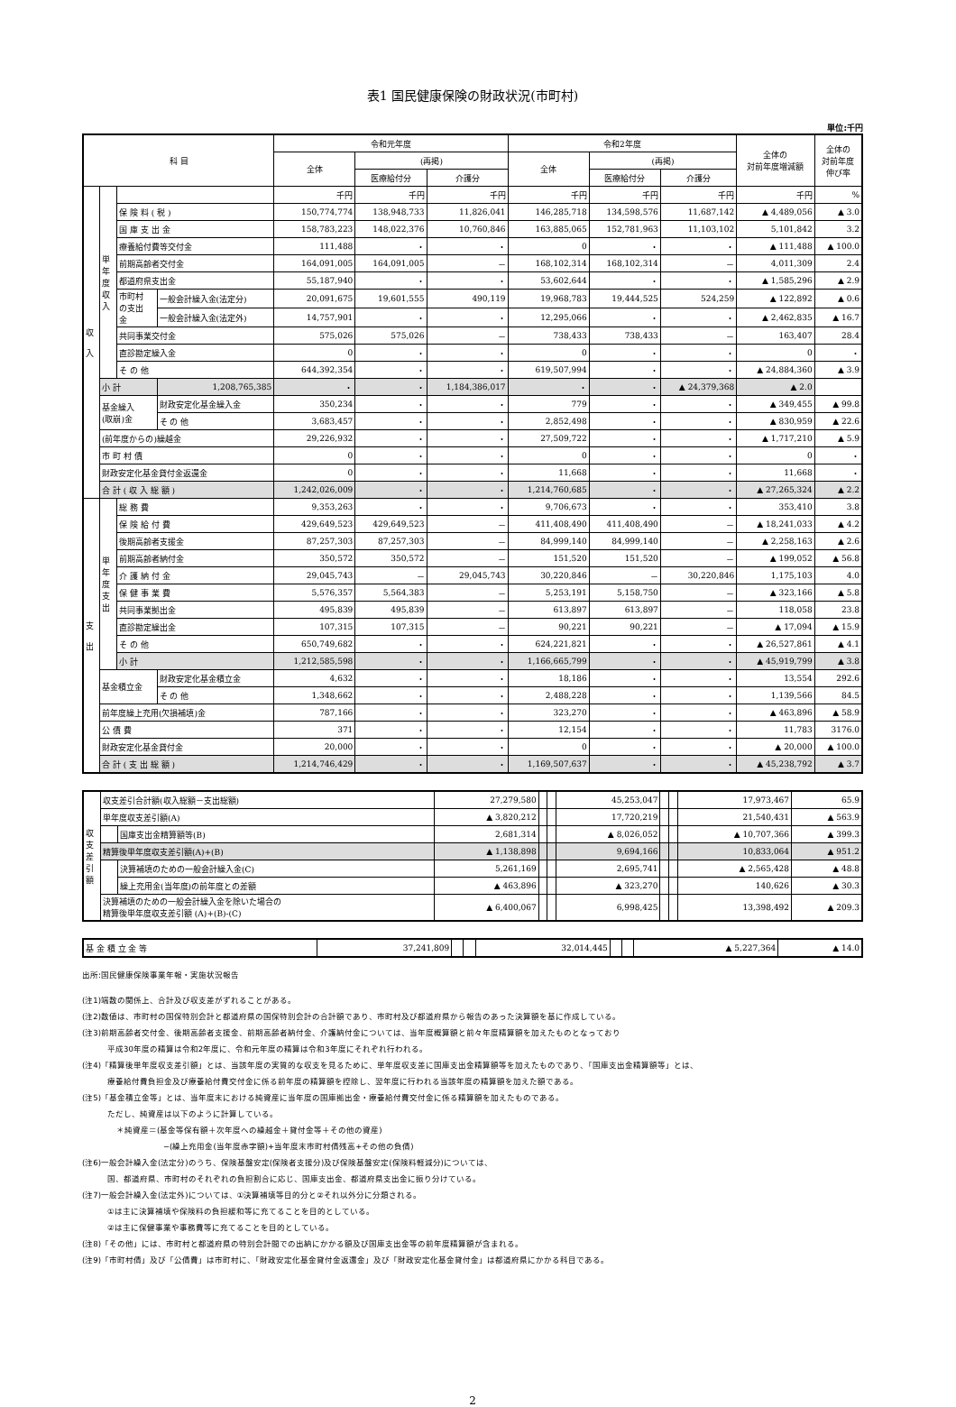表1 国民健康保険の財政状況(市町村)
単位:千円
| 科 目 | | | | 令和元年度 | | | 令和2年度 | | | 全体の 対前年度増減額 | 全体の 対前年度 伸び率 |
| --- | --- | --- | --- | --- | --- | --- | --- | --- | --- | --- | --- |
| | | | | 全体 | (再掲) | | 全体 | (再掲) | | | |
| | | | | | 医療給付分 | 介護分 | | 医療給付分 | 介護分 | | |
| 収 入 | 単 年 度 収 入 | | | 千円 | 千円 | 千円 | 千円 | 千円 | 千円 | 千円 | % |
| | | 保 険 料 ( 税 ) | | 150,774,774 | 138,948,733 | 11,826,041 | 146,285,718 | 134,598,576 | 11,687,142 | ▲ 4,489,056 | ▲ 3.0 |
| | | 国 庫 支 出 金 | | 158,783,223 | 148,022,376 | 10,760,846 | 163,885,065 | 152,781,963 | 11,103,102 | 5,101,842 | 3.2 |
| | | 療養給付費等交付金 | | 111,488 | ・ | ・ | 0 | ・ | ・ | ▲ 111,488 | ▲ 100.0 |
| | | 前期高齢者交付金 | | 164,091,005 | 164,091,005 | － | 168,102,314 | 168,102,314 | － | 4,011,309 | 2.4 |
| | | 都道府県支出金 | | 55,187,940 | ・ | ・ | 53,602,644 | ・ | ・ | ▲ 1,585,296 | ▲ 2.9 |
| | | 市町村 の支出 金 | 一般会計繰入金(法定分) | 20,091,675 | 19,601,555 | 490,119 | 19,968,783 | 19,444,525 | 524,259 | ▲ 122,892 | ▲ 0.6 |
| | | | 一般会計繰入金(法定外) | 14,757,901 | ・ | ・ | 12,295,066 | ・ | ・ | ▲ 2,462,835 | ▲ 16.7 |
| | | 共同事業交付金 | | 575,026 | 575,026 | － | 738,433 | 738,433 | － | 163,407 | 28.4 |
| | | 直診勘定繰入金 | | 0 | ・ | ・ | 0 | ・ | ・ | 0 | ・ |
| | | そ の 他 | | 644,392,354 | ・ | ・ | 619,507,994 | ・ | ・ | ▲ 24,884,360 | ▲ 3.9 |
| | 小 計 | | 1,208,765,385 | ・ | ・ | 1,184,386,017 | ・ | ・ | ▲ 24,379,368 | ▲ 2.0 | |
| | 基金繰入 (取崩)金 | | 財政安定化基金繰入金 | 350,234 | ・ | ・ | 779 | ・ | ・ | ▲ 349,455 | ▲ 99.8 |
| | | | そ の 他 | 3,683,457 | ・ | ・ | 2,852,498 | ・ | ・ | ▲ 830,959 | ▲ 22.6 |
| | (前年度からの)繰越金 | | | 29,226,932 | ・ | ・ | 27,509,722 | ・ | ・ | ▲ 1,717,210 | ▲ 5.9 |
| | 市 町 村 債 | | | 0 | ・ | ・ | 0 | ・ | ・ | 0 | ・ |
| | 財政安定化基金貸付金返還金 | | | 0 | ・ | ・ | 11,668 | ・ | ・ | 11,668 | ・ |
| | 合 計 ( 収 入 総 額 ) | | | 1,242,026,009 | ・ | ・ | 1,214,760,685 | ・ | ・ | ▲ 27,265,324 | ▲ 2.2 |
| 支 出 | 単 年 度 支 出 | 総 務 費 | | 9,353,263 | ・ | ・ | 9,706,673 | ・ | ・ | 353,410 | 3.8 |
| | | 保 険 給 付 費 | | 429,649,523 | 429,649,523 | － | 411,408,490 | 411,408,490 | － | ▲ 18,241,033 | ▲ 4.2 |
| | | 後期高齢者支援金 | | 87,257,303 | 87,257,303 | － | 84,999,140 | 84,999,140 | － | ▲ 2,258,163 | ▲ 2.6 |
| | | 前期高齢者納付金 | | 350,572 | 350,572 | － | 151,520 | 151,520 | － | ▲ 199,052 | ▲ 56.8 |
| | | 介 護 納 付 金 | | 29,045,743 | － | 29,045,743 | 30,220,846 | － | 30,220,846 | 1,175,103 | 4.0 |
| | | 保 健 事 業 費 | | 5,576,357 | 5,564,383 | － | 5,253,191 | 5,158,750 | － | ▲ 323,166 | ▲ 5.8 |
| | | 共同事業拠出金 | | 495,839 | 495,839 | － | 613,897 | 613,897 | － | 118,058 | 23.8 |
| | | 直診勘定繰出金 | | 107,315 | 107,315 | － | 90,221 | 90,221 | － | ▲ 17,094 | ▲ 15.9 |
| | | そ の 他 | | 650,749,682 | ・ | ・ | 624,221,821 | ・ | ・ | ▲ 26,527,861 | ▲ 4.1 |
| | | 小 計 | | 1,212,585,598 | ・ | ・ | 1,166,665,799 | ・ | ・ | ▲ 45,919,799 | ▲ 3.8 |
| | 基金積立金 | | 財政安定化基金積立金 | 4,632 | ・ | ・ | 18,186 | ・ | ・ | 13,554 | 292.6 |
| | | | そ の 他 | 1,348,662 | ・ | ・ | 2,488,228 | ・ | ・ | 1,139,566 | 84.5 |
| | 前年度繰上充用(欠損補填)金 | | | 787,166 | ・ | ・ | 323,270 | ・ | ・ | ▲ 463,896 | ▲ 58.9 |
| | 公 債 費 | | | 371 | ・ | ・ | 12,154 | ・ | ・ | 11,783 | 3176.0 |
| | 財政安定化基金貸付金 | | | 20,000 | ・ | ・ | 0 | ・ | ・ | ▲ 20,000 | ▲ 100.0 |
| | 合 計 ( 支 出 総 額 ) | | | 1,214,746,429 | ・ | ・ | 1,169,507,637 | ・ | ・ | ▲ 45,238,792 | ▲ 3.7 |
| 収 支 差 引 額 | 収支差引合計額(収入総額－支出総額) | | 27,279,580 | | | 45,253,047 | | | 17,973,467 | 65.9 |
| | 単年度収支差引額(A) | | ▲ 3,820,212 | | | 17,720,219 | | | 21,540,431 | ▲ 563.9 |
| | | 国庫支出金精算額等(B) | 2,681,314 | | | ▲ 8,026,052 | | | ▲ 10,707,366 | ▲ 399.3 |
| | 精算後単年度収支差引額(A)+(B) | | ▲ 1,138,898 | | | 9,694,166 | | | 10,833,064 | ▲ 951.2 |
| | | 決算補填のための一般会計繰入金(C) | 5,261,169 | | | 2,695,741 | | | ▲ 2,565,428 | ▲ 48.8 |
| | | 繰上充用金(当年度)の前年度との差額 | ▲ 463,896 | | | ▲ 323,270 | | | 140,626 | ▲ 30.3 |
| | 決算補填のための一般会計繰入金を除いた場合の 精算後単年度収支差引額 (A)+(B)-(C) | | ▲ 6,400,067 | | | 6,998,425 | | | 13,398,492 | ▲ 209.3 |
| 基 金 積 立 金 等 | 37,241,809 | | | 32,014,445 | | | ▲ 5,227,364 | ▲ 14.0 |
出所:国民健康保険事業年報・実施状況報告
(注1)端数の関係上、合計及び収支差がずれることがある。
(注2)数値は、市町村の国保特別会計と都道府県の国保特別会計の合計額であり、市町村及び都道府県から報告のあった決算額を基に作成している。
(注3)前期高齢者交付金、後期高齢者支援金、前期高齢者納付金、介護納付金については、当年度概算額と前々年度精算額を加えたものとなっており
平成30年度の精算は令和2年度に、令和元年度の精算は令和3年度にそれぞれ行われる。
(注4)「精算後単年度収支差引額」とは、当該年度の実質的な収支を見るために、単年度収支差に国庫支出金精算額等を加えたものであり、「国庫支出金精算額等」とは、
療養給付費負担金及び療養給付費交付金に係る前年度の精算額を控除し、翌年度に行われる当該年度の精算額を加えた額である。
(注5)「基金積立金等」とは、当年度末における純資産に当年度の国庫拠出金・療養給付費交付金に係る精算額を加えたものである。
ただし、純資産は以下のように計算している。
＊純資産＝(基金等保有額＋次年度への繰越金＋貸付金等＋その他の資産)
−(繰上充用金(当年度赤字額)+当年度末市町村債残高+その他の負債)
(注6)一般会計繰入金(法定分)のうち、保険基盤安定(保険者支援分)及び保険基盤安定(保険料軽減分)については、
国、都道府県、市町村のそれぞれの負担割合に応じ、国庫支出金、都道府県支出金に振り分けている。
(注7)一般会計繰入金(法定外)については、①決算補填等目的分と②それ以外分に分類される。
①は主に決算補填や保険料の負担緩和等に充てることを目的としている。
②は主に保健事業や事務費等に充てることを目的としている。
(注8)「その他」には、市町村と都道府県の特別会計間での出納にかかる額及び国庫支出金等の前年度精算額が含まれる。
(注9)「市町村債」及び「公債費」は市町村に、「財政安定化基金貸付金返還金」及び「財政安定化基金貸付金」は都道府県にかかる科目である。
2